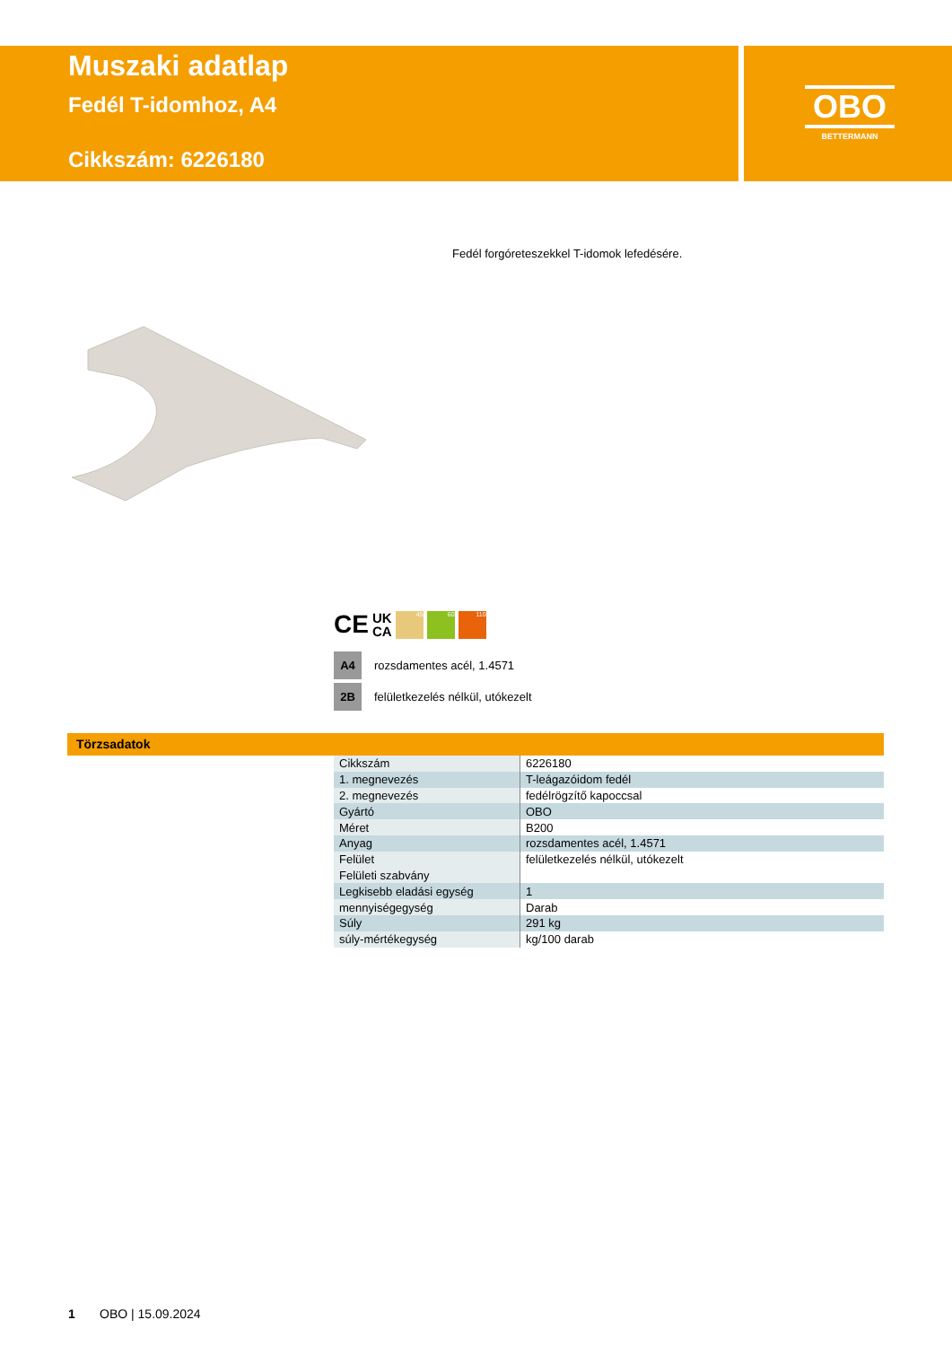Muszaki adatlap
Fedél T-idomhoz, A4
Cikkszám: 6226180
OBO
BETTERMANN
Fedél forgóreteszekkel T-idomok lefedésére.
CE UK
CA 45 60 110
A4 rozsdamentes acél, 1.4571
2B felületkezelés nélkül, utókezelt
Törzsadatok
| Cikkszám | 6226180 |
| 1. megnevezés | T-leágazóidom fedél |
| 2. megnevezés | fedélrögzítő kapoccsal |
| Gyártó | OBO |
| Méret | B200 |
| Anyag | rozsdamentes acél, 1.4571 |
| Felület | felületkezelés nélkül, utókezelt |
| Felületi szabvány | |
| Legkisebb eladási egység | 1 |
| mennyiségegység | Darab |
| Súly | 291 kg |
| súly-mértékegység | kg/100 darab |
1 OBO | 15.09.2024